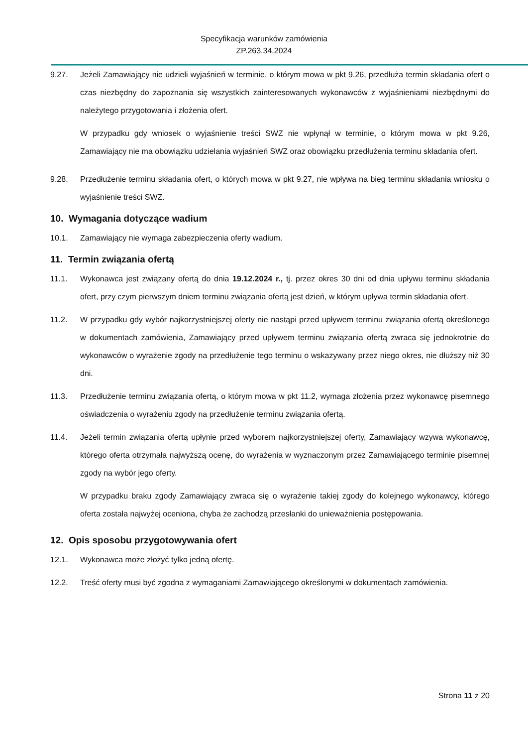Specyfikacja warunków zamówienia
ZP.263.34.2024
9.27. Jeżeli Zamawiający nie udzieli wyjaśnień w terminie, o którym mowa w pkt 9.26, przedłuża termin składania ofert o czas niezbędny do zapoznania się wszystkich zainteresowanych wykonawców z wyjaśnieniami niezbędnymi do należytego przygotowania i złożenia ofert.
W przypadku gdy wniosek o wyjaśnienie treści SWZ nie wpłynął w terminie, o którym mowa w pkt 9.26, Zamawiający nie ma obowiązku udzielania wyjaśnień SWZ oraz obowiązku przedłużenia terminu składania ofert.
9.28. Przedłużenie terminu składania ofert, o których mowa w pkt 9.27, nie wpływa na bieg terminu składania wniosku o wyjaśnienie treści SWZ.
10. Wymagania dotyczące wadium
10.1. Zamawiający nie wymaga zabezpieczenia oferty wadium.
11. Termin związania ofertą
11.1. Wykonawca jest związany ofertą do dnia 19.12.2024 r., tj. przez okres 30 dni od dnia upływu terminu składania ofert, przy czym pierwszym dniem terminu związania ofertą jest dzień, w którym upływa termin składania ofert.
11.2. W przypadku gdy wybór najkorzystniejszej oferty nie nastąpi przed upływem terminu związania ofertą określonego w dokumentach zamówienia, Zamawiający przed upływem terminu związania ofertą zwraca się jednokrotnie do wykonawców o wyrażenie zgody na przedłużenie tego terminu o wskazywany przez niego okres, nie dłuższy niż 30 dni.
11.3. Przedłużenie terminu związania ofertą, o którym mowa w pkt 11.2, wymaga złożenia przez wykonawcę pisemnego oświadczenia o wyrażeniu zgody na przedłużenie terminu związania ofertą.
11.4. Jeżeli termin związania ofertą upłynie przed wyborem najkorzystniejszej oferty, Zamawiający wzywa wykonawcę, którego oferta otrzymała najwyższą ocenę, do wyrażenia w wyznaczonym przez Zamawiającego terminie pisemnej zgody na wybór jego oferty.
W przypadku braku zgody Zamawiający zwraca się o wyrażenie takiej zgody do kolejnego wykonawcy, którego oferta została najwyżej oceniona, chyba że zachodzą przesłanki do unieważnienia postępowania.
12. Opis sposobu przygotowywania ofert
12.1. Wykonawca może złożyć tylko jedną ofertę.
12.2. Treść oferty musi być zgodna z wymaganiami Zamawiającego określonymi w dokumentach zamówienia.
Strona 11 z 20